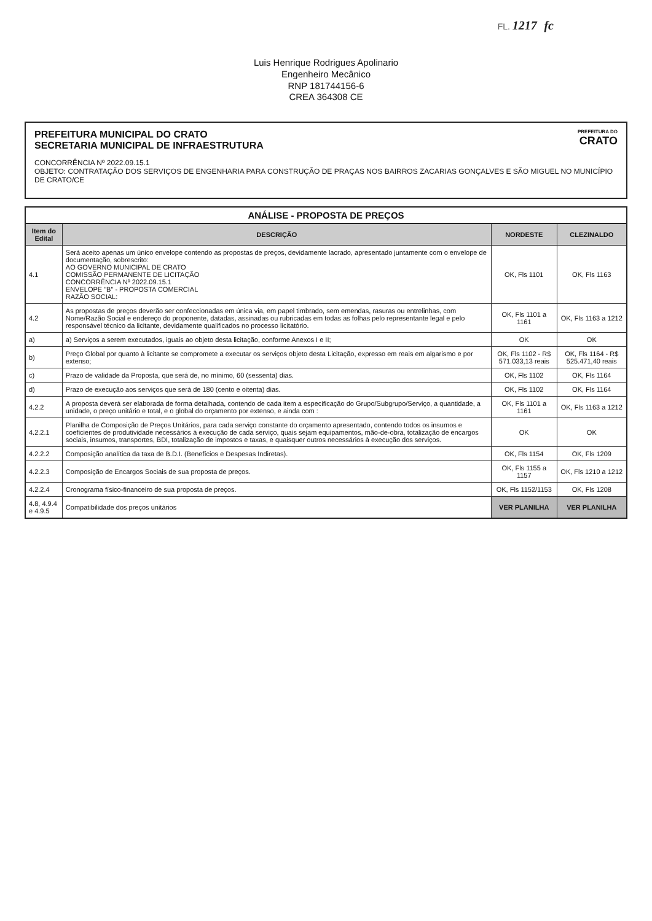FL. 1217 fc
Luis Henrique Rodrigues Apolinario
Engenheiro Mecânico
RNP 181744156-6
CREA 364308 CE
PREFEITURA DO
CRATO
PREFEITURA MUNICIPAL DO CRATO
SECRETARIA MUNICIPAL DE INFRAESTRUTURA
CONCORRÊNCIA Nº 2022.09.15.1
OBJETO: CONTRATAÇÃO DOS SERVIÇOS DE ENGENHARIA PARA CONSTRUÇÃO DE PRAÇAS NOS BAIRROS ZACARIAS GONÇALVES E SÃO MIGUEL NO MUNICÍPIO DE CRATO/CE
ANÁLISE - PROPOSTA DE PREÇOS
| Item do Edital | DESCRIÇÃO | NORDESTE | CLEZINALDO |
| --- | --- | --- | --- |
| 4.1 | Será aceito apenas um único envelope contendo as propostas de preços, devidamente lacrado, apresentado juntamente com o envelope de documentação, sobrescrito: AO GOVERNO MUNICIPAL DE CRATO COMISSÃO PERMANENTE DE LICITAÇÃO CONCORRÊNCIA Nº 2022.09.15.1 ENVELOPE "B" - PROPOSTA COMERCIAL RAZÃO SOCIAL: | OK, Fls 1101 | OK, Fls 1163 |
| 4.2 | As propostas de preços deverão ser confeccionadas em única via, em papel timbrado, sem emendas, rasuras ou entrelinhas, com Nome/Razão Social e endereço do proponente, datadas, assinadas ou rubricadas em todas as folhas pelo representante legal e pelo responsável técnico da licitante, devidamente qualificados no processo licitatório. | OK, Fls 1101 a 1161 | OK, Fls 1163 a 1212 |
| a) | a) Serviços a serem executados, iguais ao objeto desta licitação, conforme Anexos I e II; | OK | OK |
| b) | Preço Global por quanto à licitante se compromete a executar os serviços objeto desta Licitação, expresso em reais em algarismo e por extenso; | OK, Fls 1102 - R$ 571.033,13 reais | OK, Fls 1164 - R$ 525.471,40 reais |
| c) | Prazo de validade da Proposta, que será de, no mínimo, 60 (sessenta) dias. | OK, Fls 1102 | OK, Fls 1164 |
| d) | Prazo de execução aos serviços que será de 180 (cento e oitenta) dias. | OK, Fls 1102 | OK, Fls 1164 |
| 4.2.2 | A proposta deverá ser elaborada de forma detalhada, contendo de cada item a especificação do Grupo/Subgrupo/Serviço, a quantidade, a unidade, o preço unitário e total, e o global do orçamento por extenso, e ainda com : | OK, Fls 1101 a 1161 | OK, Fls 1163 a 1212 |
| 4.2.2.1 | Planilha de Composição de Preços Unitários, para cada serviço constante do orçamento apresentado, contendo todos os insumos e coeficientes de produtividade necessários à execução de cada serviço, quais sejam equipamentos, mão-de-obra, totalização de encargos sociais, insumos, transportes, BDI, totalização de impostos e taxas, e quaisquer outros necessários à execução dos serviços. | OK | OK |
| 4.2.2.2 | Composição analítica da taxa de B.D.I. (Benefícios e Despesas Indiretas). | OK, Fls 1154 | OK, Fls 1209 |
| 4.2.2.3 | Composição de Encargos Sociais de sua proposta de preços. | OK, Fls 1155 a 1157 | OK, Fls 1210 a 1212 |
| 4.2.2.4 | Cronograma físico-financeiro de sua proposta de preços. | OK, Fls 1152/1153 | OK, Fls 1208 |
| 4.8, 4.9.4 e 4.9.5 | Compatibilidade dos preços unitários | VER PLANILHA | VER PLANILHA |